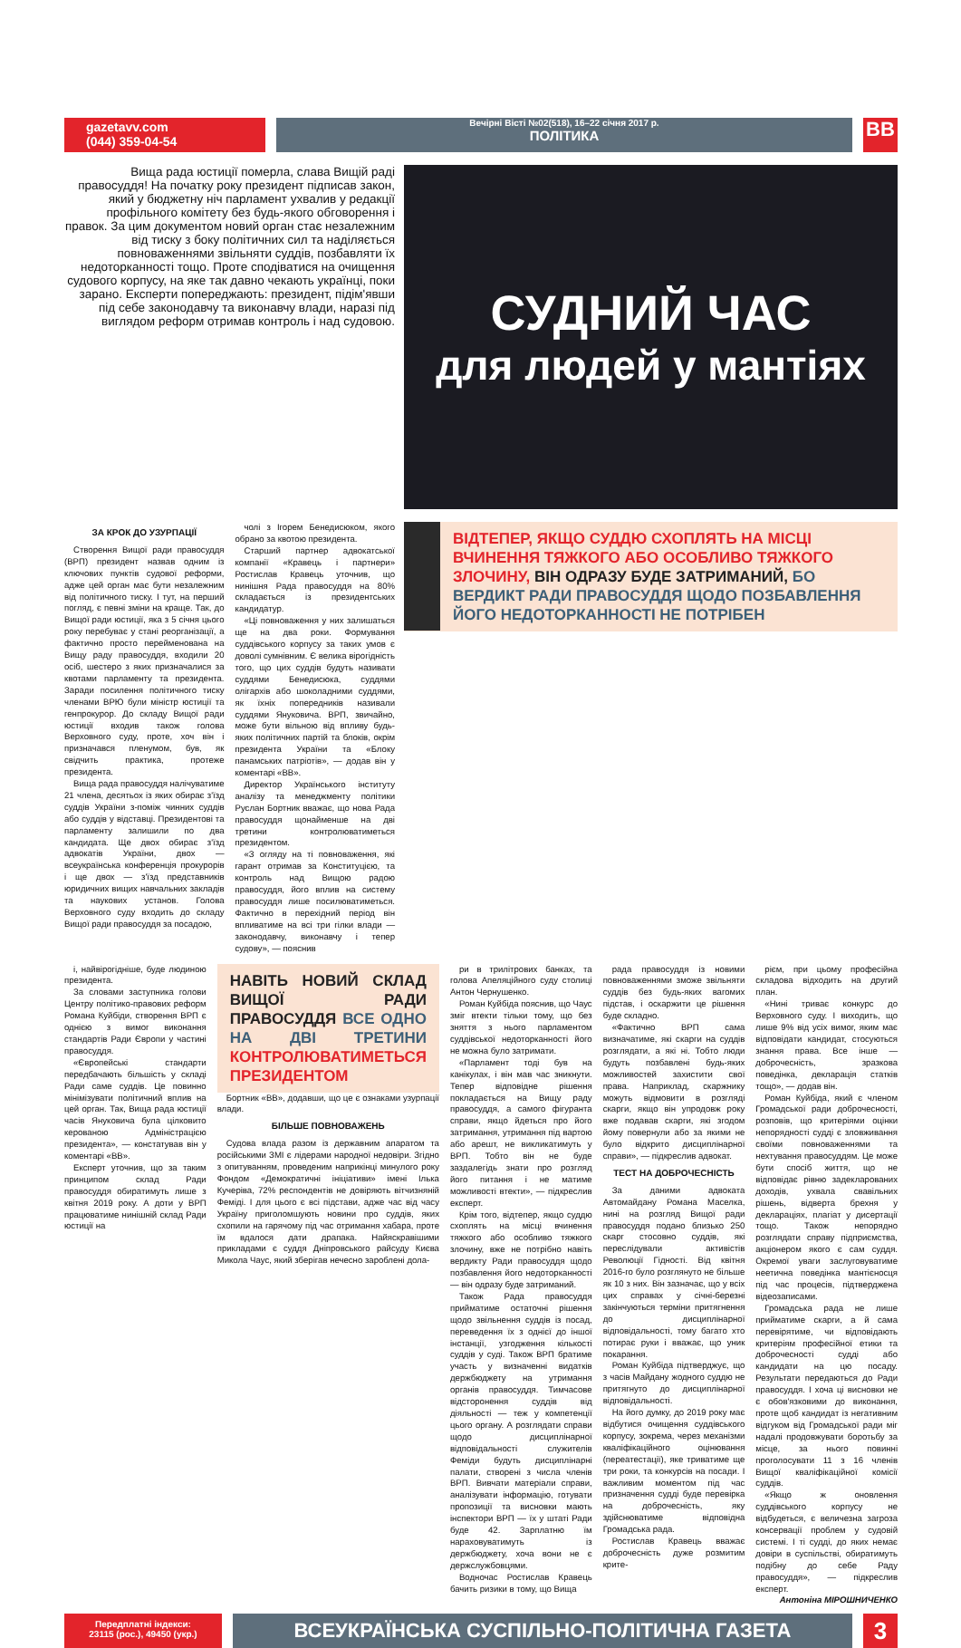gazetavv.com
(044) 359-04-54
Вечірні Вісті №02(518), 16–22 січня 2017 р.
ПОЛІТИКА
ВВ
Вища рада юстиції померла, слава Вищій раді правосуддя! На початку року президент підписав закон, який у бюджетну ніч парламент ухвалив у редакції профільного комітету без будь-якого обговорення і правок. За цим документом новий орган стає незалежним від тиску з боку політичних сил та наділяється повноваженнями звільняти суддів, позбавляти їх недоторканності тощо. Проте сподіватися на очищення судового корпусу, на яке так давно чекають українці, поки зарано. Експерти попереджають: президент, підім'явши під себе законодавчу та виконавчу влади, наразі під виглядом реформ отримав контроль і над судовою.
СУДНИЙ ЧАС
для людей у мантіях
ЗА КРОК ДО УЗУРПАЦІЇ
Створення Вищої ради правосуддя (ВРП) президент назвав одним із ключових пунктів судової реформи, адже цей орган має бути незалежним від політичного тиску. І тут, на перший погляд, є певні зміни на краще. Так, до Вищої ради юстиції, яка з 5 січня цього року перебуває у стані реорганізації, а фактично просто перейменована на Вищу раду правосуддя, входили 20 осіб, шестеро з яких призначалися за квотами парламенту та президента. Заради посилення політичного тиску членами ВРЮ були міністр юстиції та генпрокурор. До складу Вищої ради юстиції входив також голова Верховного суду, проте, хоч він і призначався пленумом, був, як свідчить практика, протеже президента.
Вища рада правосуддя налічуватиме 21 члена, десятьох із яких обирає з'їзд суддів України з-поміж чинних суддів або суддів у відставці. Президентові та парламенту залишили по два кандидата. Ще двох обирає з'їзд адвокатів України, двох — всеукраїнська конференція прокурорів і ще двох — з'їзд представників юридичних вищих навчальних закладів та наукових установ. Голова Верховного суду входить до складу Вищої ради правосуддя за посадою,
чолі з Ігорем Бенедисюком, якого обрано за квотою президента.
Старший партнер адвокатської компанії «Кравець і партнери» Ростислав Кравець уточнив, що нинішня Рада правосуддя на 80% складається із президентських кандидатур.
«Ці повноваження у них залишаться ще на два роки. Формування суддівського корпусу за таких умов є доволі сумнівним. Є велика вірогідність того, що цих суддів будуть називати суддями Бенедисюка, суддями олігархів або шоколадними суддями, як їхніх попередників називали суддями Януковича. ВРП, звичайно, може бути вільною від впливу будь-яких політичних партій та блоків, окрім президента України та «Блоку панамських патріотів», — додав він у коментарі «ВВ».
Директор Українського інституту аналізу та менеджменту політики Руслан Бортник вважає, що нова Рада правосуддя щонайменше на дві третини контролюватиметься президентом.
«З огляду на ті повноваження, які гарант отримав за Конституцією, та контроль над Вищою радою правосуддя, його вплив на систему правосуддя лише посилюватиметься. Фактично в перехідний період він впливатиме на всі три гілки влади — законодавчу, виконавчу і тепер судову», — пояснив
ВІДТЕПЕР, ЯКЩО СУДДЮ СХОПЛЯТЬ НА МІСЦІ ВЧИНЕННЯ ТЯЖКОГО АБО ОСОБЛИВО ТЯЖКОГО ЗЛОЧИНУ, ВІН ОДРАЗУ БУДЕ ЗАТРИМАНИЙ, БО ВЕРДИКТ РАДИ ПРАВОСУДДЯ ЩОДО ПОЗБАВЛЕННЯ ЙОГО НЕДОТОРКАННОСТІ НЕ ПОТРІБЕН
і, найвірогідніше, буде людиною президента.
За словами заступника голови Центру політико-правових реформ Романа Куйбіди, створення ВРП є однією з вимог виконання стандартів Ради Європи у частині правосуддя.
«Європейські стандарти передбачають більшість у складі Ради саме суддів. Це повинно мінімізувати політичний вплив на цей орган. Так, Вища рада юстиції часів Януковича була цілковито керованою Адміністрацією президента», — констатував він у коментарі «ВВ».
Експерт уточнив, що за таким принципом склад Ради правосуддя обиратимуть лише з квітня 2019 року. А доти у ВРП працюватиме нинішній склад Ради юстиції на
НАВІТЬ НОВИЙ СКЛАД ВИЩОЇ РАДИ ПРАВОСУДДЯ ВСЕ ОДНО НА ДВІ ТРЕТИНИ КОНТРОЛЮВАТИМЕТЬСЯ ПРЕЗИДЕНТОМ
Бортник «ВВ», додавши, що це є ознаками узурпації влади.
БІЛЬШЕ ПОВНОВАЖЕНЬ
Судова влада разом із державним апаратом та російськими ЗМІ є лідерами народної недовіри. Згідно з опитуванням, проведеним наприкінці минулого року Фондом «Демократичні ініціативи» імені Ілька Кучеріва, 72% респондентів не довіряють вітчизняній Феміді. І для цього є всі підстави, адже час від часу Україну приголомшують новини про суддів, яких схопили на гарячому під час отримання хабара, проте їм вдалося дати драпака. Найяскравішими прикладами є суддя Дніпровського райсуду Києва Микола Чаус, який зберігав нечесно зароблені дола-
ри в трилітрових банках, та голова Апеляційного суду столиці Антон Чернушенко.
Роман Куйбіда пояснив, що Чаус зміг втекти тільки тому, що без зняття з нього парламентом суддівської недоторканності його не можна було затримати.
«Парламент тоді був на канікулах, і він мав час зникнути. Тепер відповідне рішення покладається на Вищу раду правосуддя, а самого фігуранта справи, якщо йдеться про його затримання, утримання під вартою або арешт, не викликатимуть у ВРП. Тобто він не буде заздалегідь знати про розгляд його питання і не матиме можливості втекти», — підкреслив експерт.
Крім того, відтепер, якщо суддю схоплять на місці вчинення тяжкого або особливо тяжкого злочину, вже не потрібно навіть вердикту Ради правосуддя щодо позбавлення його недоторканності — він одразу буде затриманий.
Також Рада правосуддя прийматиме остаточні рішення щодо звільнення суддів із посад, переведення їх з однієї до іншої інстанції, узгодження кількості суддів у суді. Також ВРП братиме участь у визначенні видатків держбюджету на утримання органів правосуддя. Тимчасове відсторонення суддів від діяльності — теж у компетенції цього органу. А розглядати справи щодо дисциплінарної відповідальності служителів Феміди будуть дисциплінарні палати, створені з числа членів ВРП. Вивчати матеріали справи, аналізувати інформацію, готувати пропозиції та висновки мають інспектори ВРП — їх у штаті Ради буде 42. Зарплатню їм нараховуватимуть із держбюджету, хоча вони не є держслужбовцями.
Водночас Ростислав Кравець бачить ризики в тому, що Вища
рада правосуддя із новими повноваженнями зможе звільняти суддів без будь-яких вагомих підстав, і оскаржити це рішення буде складно.
«Фактично ВРП сама визначатиме, які скарги на суддів розглядати, а які ні. Тобто люди будуть позбавлені будь-яких можливостей захистити свої права. Наприклад, скаржнику можуть відмовити в розгляді скарги, якщо він упродовж року вже подавав скарги, які згодом йому повернули або за якими не було відкрито дисциплінарної справи», — підкреслив адвокат.
ТЕСТ НА ДОБРОЧЕСНІСТЬ
За даними адвоката Автомайдану Романа Маселка, нині на розгляд Вищої ради правосуддя подано близько 250 скарг стосовно суддів, які переслідували активістів Революції Гідності. Від квітня 2016-го було розглянуто не більше як 10 з них. Він зазначає, що у всіх цих справах у січні-березні закінчуються терміни притягнення до дисциплінарної відповідальності, тому багато хто потирає руки і вважає, що уник покарання.
Роман Куйбіда підтверджує, що з часів Майдану жодного суддю не притягнуто до дисциплінарної відповідальності.
На його думку, до 2019 року має відбутися очищення суддівського корпусу, зокрема, через механізми кваліфікаційного оцінювання (переатестації), яке триватиме ще три роки, та конкурсів на посади. І важливим моментом під час призначення судді буде перевірка на доброчесність, яку здійснюватиме відповідна Громадська рада.
Ростислав Кравець вважає доброчесність дуже розмитим крите-
рієм, при цьому професійна складова відходить на другий план.
«Нині триває конкурс до Верховного суду. І виходить, що лише 9% від усіх вимог, яким має відповідати кандидат, стосуються знання права. Все інше — доброчесність, зразкова поведінка, декларація статків тощо», — додав він.
Роман Куйбіда, який є членом Громадської ради доброчесності, розповів, що критеріями оцінки непорядності судді є зловживання своїми повноваженнями та нехтування правосуддям. Це може бути спосіб життя, що не відповідає рівню задекларованих доходів, ухвала свавільних рішень, відверта брехня у деклараціях, плагіат у дисертації тощо. Також непорядно розглядати справу підприємства, акціонером якого є сам суддя. Окремої уваги заслуговуватиме неетична поведінка мантієносця під час процесів, підтверджена відеозаписами.
Громадська рада не лише прийматиме скарги, а й сама перевірятиме, чи відповідають критеріям професійної етики та доброчесності судді або кандидати на цю посаду. Результати передаються до Ради правосуддя. І хоча ці висновки не є обов'язковими до виконання, проте щоб кандидат із негативним відгуком від Громадської ради міг надалі продовжувати боротьбу за місце, за нього повинні проголосувати 11 з 16 членів Вищої кваліфікаційної комісії суддів.
«Якщо ж оновлення суддівського корпусу не відбудеться, є величезна загроза консервації проблем у судовій системі. І ті судді, до яких немає довіри в суспільстві, обиратимуть подібну до себе Раду правосуддя», — підкреслив експерт.
Антоніна МІРОШНИЧЕНКО
Передплатні індекси:
23115 (рос.), 49450 (укр.)
ВСЕУКРАЇНСЬКА СУСПІЛЬНО-ПОЛІТИЧНА ГАЗЕТА
3